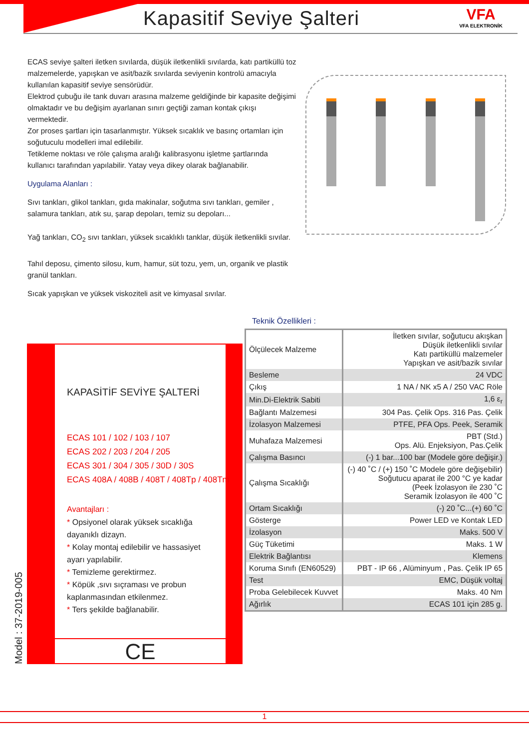Kapasitif Seviye Şalteri VFA
VFA ELEKTRONİK
ECAS seviye şalteri iletken sıvılarda, düşük iletkenlikli sıvılarda, katı partiküllü toz malzemelerde, yapışkan ve asit/bazik sıvılarda seviyenin kontrolü amacıyla kullanılan kapasitif seviye sensörüdür.
Elektrod çubuğu ile tank duvarı arasına malzeme geldiğinde bir kapasite değişimi olmaktadır ve bu değişim ayarlanan sınırı geçtiği zaman kontak çıkışı vermektedir.
Zor proses şartları için tasarlanmıştır. Yüksek sıcaklık ve basınç ortamları için soğutuculu modelleri imal edilebilir.
Tetikleme noktası ve röle çalışma aralığı kalibrasyonu işletme şartlarında kullanıcı tarafından yapılabilir. Yatay veya dikey olarak bağlanabilir.
Uygulama Alanları :
Sıvı tankları, glikol tankları, gıda makinalar, soğutma sıvı tankları, gemiler , salamura tankları, atık su, şarap depoları, temiz su depoları...
Yağ tankları, CO<sub>2</sub> sıvı tankları, yüksek sıcaklıklı tanklar, düşük iletkenlikli sıvılar.
Tahıl deposu, çimento silosu, kum, hamur, süt tozu, yem, un, organik ve plastik granül tankları.
Sıcak yapışkan ve yüksek viskoziteli asit ve kimyasal sıvılar.
KAPASİTİF SEVİYE ŞALTERİ
ECAS 101 / 102 / 103 / 107
ECAS 202 / 203 / 204 / 205
ECAS 301 / 304 / 305 / 30D / 30S
ECAS 408A / 408B / 408T / 408Tp / 408Tm
Avantajları :
* Opsiyonel olarak yüksek sıcaklığa dayanıklı dizayn.
* Kolay montaj edilebilir ve hassasiyet ayarı yapılabilir.
* Temizleme gerektirmez.
* Köpük ,sıvı sıçraması ve probun kaplanmasından etkilenmez.
* Ters şekilde bağlanabilir.
CE
Model : 37-2019-005
Teknik Özellikleri :
| Ölçülecek Malzeme | İletken sıvılar, soğutucu akışkan Düşük iletkenlikli sıvılar Katı partiküllü malzemeler Yapışkan ve asit/bazik sıvılar |
| Besleme | 24 VDC |
| Çıkış | 1 NA / NK x5 A / 250 VAC Röle |
| Min.Di-Elektrik Sabiti | 1,6 ε<sub>r</sub> |
| Bağlantı Malzemesi | 304 Pas. Çelik Ops. 316 Pas. Çelik |
| İzolasyon Malzemesi | PTFE, PFA Ops. Peek, Seramik |
| Muhafaza Malzemesi | PBT (Std.) Ops. Alü. Enjeksiyon, Pas.Çelik |
| Çalışma Basıncı | (-) 1 bar...100 bar (Modele göre değişir.) |
| Çalışma Sıcaklığı | (-) 40 ˚C / (+) 150 ˚C Modele göre değişebilir) Soğutucu aparat ile 200 °C ye kadar (Peek İzolasyon ile 230 ˚C Seramik İzolasyon ile 400 ˚C |
| Ortam Sıcaklığı | (-) 20 ˚C...(+) 60 ˚C |
| Gösterge | Power LED ve Kontak LED |
| İzolasyon | Maks. 500 V |
| Güç Tüketimi | Maks. 1 W |
| Elektrik Bağlantısı | Klemens |
| Koruma Sınıfı (EN60529) | PBT - IP 66 , Alüminyum , Pas. Çelik IP 65 |
| Test | EMC, Düşük voltaj |
| Proba Gelebilecek Kuvvet | Maks. 40 Nm |
| Ağırlık | ECAS 101 için 285 g. |
1